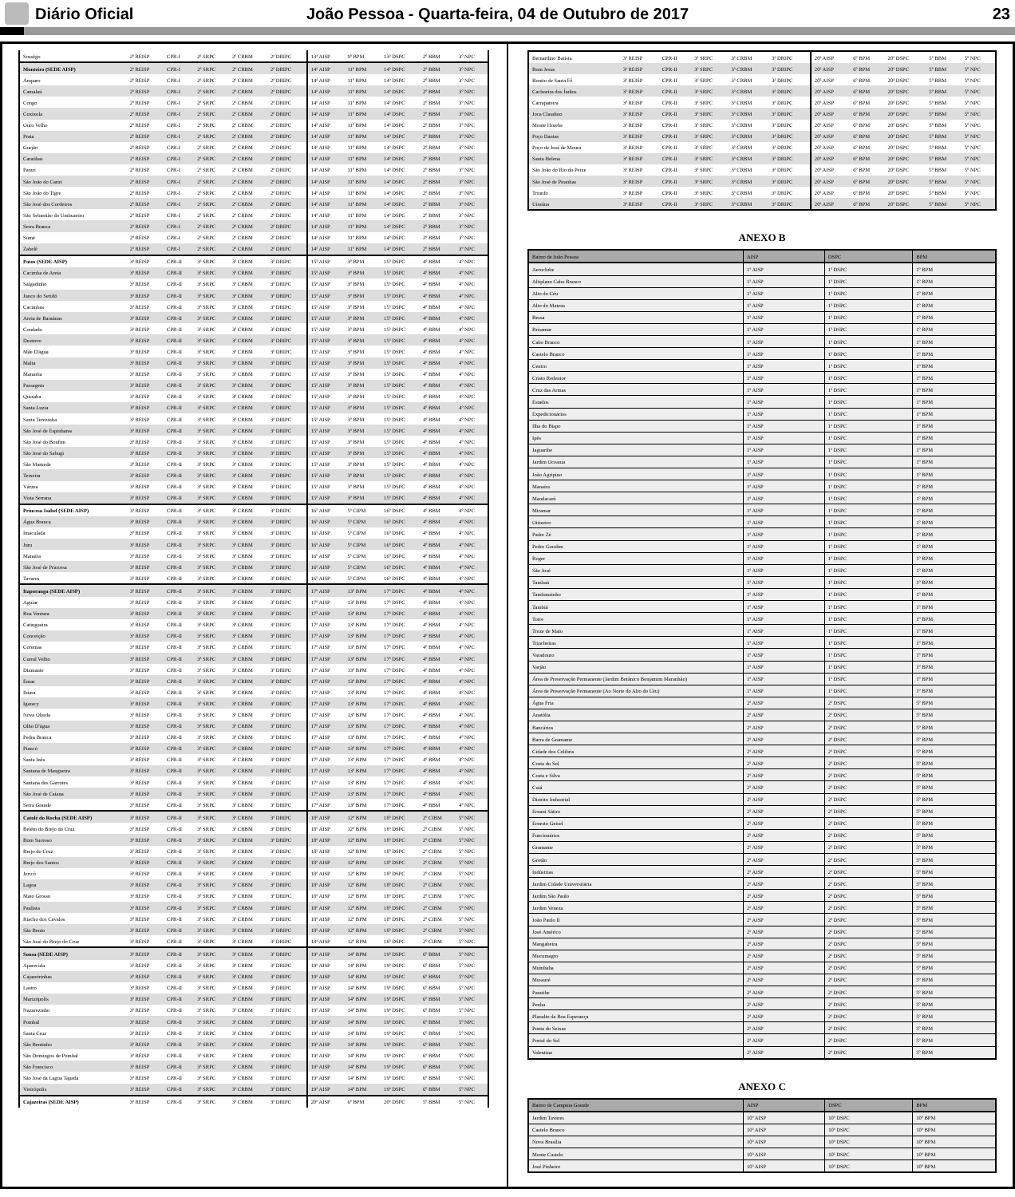Diário Oficial
João Pessoa - Quarta-feira, 04 de Outubro de 2017
23
| Sossêgo | 2ª REISP | CPR-I | 2ª SRPC | 2ª CRBM | 2ª DRIPC | 13ª AISP | 9º BPM | 13ª DSPC | 2º BBM | 3º NPC |
| Monteiro (SEDE AISP) | 2ª REISP | CPR-I | 2ª SRPC | 2ª CRBM | 2ª DRIPC | 14ª AISP | 11º BPM | 14ª DSPC | 2º BBM | 3º NPC |
| Amparo | 2ª REISP | CPR-I | 2ª SRPC | 2ª CRBM | 2ª DRIPC | 14ª AISP | 11º BPM | 14ª DSPC | 2º BBM | 3º NPC |
| Camalaú | 2ª REISP | CPR-I | 2ª SRPC | 2ª CRBM | 2ª DRIPC | 14ª AISP | 11º BPM | 14ª DSPC | 2º BBM | 3º NPC |
| Congo | 2ª REISP | CPR-I | 2ª SRPC | 2ª CRBM | 2ª DRIPC | 14ª AISP | 11º BPM | 14ª DSPC | 2º BBM | 3º NPC |
| Coxixola | 2ª REISP | CPR-I | 2ª SRPC | 2ª CRBM | 2ª DRIPC | 14ª AISP | 11º BPM | 14ª DSPC | 2º BBM | 3º NPC |
| Ouro Velho | 2ª REISP | CPR-I | 2ª SRPC | 2ª CRBM | 2ª DRIPC | 14ª AISP | 11º BPM | 14ª DSPC | 2º BBM | 3º NPC |
| Prata | 2ª REISP | CPR-I | 2ª SRPC | 2ª CRBM | 2ª DRIPC | 14ª AISP | 11º BPM | 14ª DSPC | 2º BBM | 3º NPC |
| Gurjão | 2ª REISP | CPR-I | 2ª SRPC | 2ª CRBM | 2ª DRIPC | 14ª AISP | 11º BPM | 14ª DSPC | 2º BBM | 3º NPC |
| Caraúbas | 2ª REISP | CPR-I | 2ª SRPC | 2ª CRBM | 2ª DRIPC | 14ª AISP | 11º BPM | 14ª DSPC | 2º BBM | 3º NPC |
| Parari | 2ª REISP | CPR-I | 2ª SRPC | 2ª CRBM | 2ª DRIPC | 14ª AISP | 11º BPM | 14ª DSPC | 2º BBM | 3º NPC |
| São João do Cariri | 2ª REISP | CPR-I | 2ª SRPC | 2ª CRBM | 2ª DRIPC | 14ª AISP | 11º BPM | 14ª DSPC | 2º BBM | 3º NPC |
| São João do Tigre | 2ª REISP | CPR-I | 2ª SRPC | 2ª CRBM | 2ª DRIPC | 14ª AISP | 11º BPM | 14ª DSPC | 2º BBM | 3º NPC |
| São José dos Cordeiros | 2ª REISP | CPR-I | 2ª SRPC | 2ª CRBM | 2ª DRIPC | 14ª AISP | 11º BPM | 14ª DSPC | 2º BBM | 3º NPC |
| São Sebastião do Umbuzeiro | 2ª REISP | CPR-I | 2ª SRPC | 2ª CRBM | 2ª DRIPC | 14ª AISP | 11º BPM | 14ª DSPC | 2º BBM | 3º NPC |
| Serra Branca | 2ª REISP | CPR-I | 2ª SRPC | 2ª CRBM | 2ª DRIPC | 14ª AISP | 11º BPM | 14ª DSPC | 2º BBM | 3º NPC |
| Sumé | 2ª REISP | CPR-I | 2ª SRPC | 2ª CRBM | 2ª DRIPC | 14ª AISP | 11º BPM | 14ª DSPC | 2º BBM | 3º NPC |
| Zabelê | 2ª REISP | CPR-I | 2ª SRPC | 2ª CRBM | 2ª DRIPC | 14ª AISP | 11º BPM | 14ª DSPC | 2º BBM | 3º NPC |
| Patos (SEDE AISP) | 3ª REISP | CPR-II | 3ª SRPC | 3ª CRBM | 3ª DRIPC | 15ª AISP | 3º BPM | 15ª DSPC | 4º BBM | 4º NPC |
| Cacimba de Areia | 3ª REISP | CPR-II | 3ª SRPC | 3ª CRBM | 3ª DRIPC | 15ª AISP | 3º BPM | 15ª DSPC | 4º BBM | 4º NPC |
| Salgadinho | 3ª REISP | CPR-II | 3ª SRPC | 3ª CRBM | 3ª DRIPC | 15ª AISP | 3º BPM | 15ª DSPC | 4º BBM | 4º NPC |
| Junco do Seridó | 3ª REISP | CPR-II | 3ª SRPC | 3ª CRBM | 3ª DRIPC | 15ª AISP | 3º BPM | 15ª DSPC | 4º BBM | 4º NPC |
| Cacimbas | 3ª REISP | CPR-II | 3ª SRPC | 3ª CRBM | 3ª DRIPC | 15ª AISP | 3º BPM | 15ª DSPC | 4º BBM | 4º NPC |
| Areia de Baraúnas | 3ª REISP | CPR-II | 3ª SRPC | 3ª CRBM | 3ª DRIPC | 15ª AISP | 3º BPM | 15ª DSPC | 4º BBM | 4º NPC |
| Condado | 3ª REISP | CPR-II | 3ª SRPC | 3ª CRBM | 3ª DRIPC | 15ª AISP | 3º BPM | 15ª DSPC | 4º BBM | 4º NPC |
| Desterro | 3ª REISP | CPR-II | 3ª SRPC | 3ª CRBM | 3ª DRIPC | 15ª AISP | 3º BPM | 15ª DSPC | 4º BBM | 4º NPC |
| Mãe D'água | 3ª REISP | CPR-II | 3ª SRPC | 3ª CRBM | 3ª DRIPC | 15ª AISP | 3º BPM | 15ª DSPC | 4º BBM | 4º NPC |
| Malta | 3ª REISP | CPR-II | 3ª SRPC | 3ª CRBM | 3ª DRIPC | 15ª AISP | 3º BPM | 15ª DSPC | 4º BBM | 4º NPC |
| Maturéia | 3ª REISP | CPR-II | 3ª SRPC | 3ª CRBM | 3ª DRIPC | 15ª AISP | 3º BPM | 15ª DSPC | 4º BBM | 4º NPC |
| Passagem | 3ª REISP | CPR-II | 3ª SRPC | 3ª CRBM | 3ª DRIPC | 15ª AISP | 3º BPM | 15ª DSPC | 4º BBM | 4º NPC |
| Quixaba | 3ª REISP | CPR-II | 3ª SRPC | 3ª CRBM | 3ª DRIPC | 15ª AISP | 3º BPM | 15ª DSPC | 4º BBM | 4º NPC |
| Santa Luzia | 3ª REISP | CPR-II | 3ª SRPC | 3ª CRBM | 3ª DRIPC | 15ª AISP | 3º BPM | 15ª DSPC | 4º BBM | 4º NPC |
| Santa Terezinha | 3ª REISP | CPR-II | 3ª SRPC | 3ª CRBM | 3ª DRIPC | 15ª AISP | 3º BPM | 15ª DSPC | 4º BBM | 4º NPC |
| São José de Espinharas | 3ª REISP | CPR-II | 3ª SRPC | 3ª CRBM | 3ª DRIPC | 15ª AISP | 3º BPM | 15ª DSPC | 4º BBM | 4º NPC |
| São José do Bonfim | 3ª REISP | CPR-II | 3ª SRPC | 3ª CRBM | 3ª DRIPC | 15ª AISP | 3º BPM | 15ª DSPC | 4º BBM | 4º NPC |
| São José do Sabugi | 3ª REISP | CPR-II | 3ª SRPC | 3ª CRBM | 3ª DRIPC | 15ª AISP | 3º BPM | 15ª DSPC | 4º BBM | 4º NPC |
| São Mamede | 3ª REISP | CPR-II | 3ª SRPC | 3ª CRBM | 3ª DRIPC | 15ª AISP | 3º BPM | 15ª DSPC | 4º BBM | 4º NPC |
| Teixeira | 3ª REISP | CPR-II | 3ª SRPC | 3ª CRBM | 3ª DRIPC | 15ª AISP | 3º BPM | 15ª DSPC | 4º BBM | 4º NPC |
| Várzea | 3ª REISP | CPR-II | 3ª SRPC | 3ª CRBM | 3ª DRIPC | 15ª AISP | 3º BPM | 15ª DSPC | 4º BBM | 4º NPC |
| Vista Serrana | 3ª REISP | CPR-II | 3ª SRPC | 3ª CRBM | 3ª DRIPC | 15ª AISP | 3º BPM | 15ª DSPC | 4º BBM | 4º NPC |
| Princesa Isabel (SEDE AISP) | 3ª REISP | CPR-II | 3ª SRPC | 3ª CRBM | 3ª DRIPC | 16ª AISP | 5ª CIPM | 16ª DSPC | 4º BBM | 4º NPC |
| Água Branca | 3ª REISP | CPR-II | 3ª SRPC | 3ª CRBM | 3ª DRIPC | 16ª AISP | 5ª CIPM | 16ª DSPC | 4º BBM | 4º NPC |
| Imaculada | 3ª REISP | CPR-II | 3ª SRPC | 3ª CRBM | 3ª DRIPC | 16ª AISP | 5ª CIPM | 16ª DSPC | 4º BBM | 4º NPC |
| Juru | 3ª REISP | CPR-II | 3ª SRPC | 3ª CRBM | 3ª DRIPC | 16ª AISP | 5ª CIPM | 16ª DSPC | 4º BBM | 4º NPC |
| Manaíra | 3ª REISP | CPR-II | 3ª SRPC | 3ª CRBM | 3ª DRIPC | 16ª AISP | 5ª CIPM | 16ª DSPC | 4º BBM | 4º NPC |
| São José de Princesa | 3ª REISP | CPR-II | 3ª SRPC | 3ª CRBM | 3ª DRIPC | 16ª AISP | 5ª CIPM | 16ª DSPC | 4º BBM | 4º NPC |
| Tavares | 3ª REISP | CPR-II | 3ª SRPC | 3ª CRBM | 3ª DRIPC | 16ª AISP | 5ª CIPM | 16ª DSPC | 4º BBM | 4º NPC |
| Itaporanga (SEDE AISP) | 3ª REISP | CPR-II | 3ª SRPC | 3ª CRBM | 3ª DRIPC | 17ª AISP | 13º BPM | 17ª DSPC | 4º BBM | 4º NPC |
| Aguiar | 3ª REISP | CPR-II | 3ª SRPC | 3ª CRBM | 3ª DRIPC | 17ª AISP | 13º BPM | 17ª DSPC | 4º BBM | 4º NPC |
| Boa Ventura | 3ª REISP | CPR-II | 3ª SRPC | 3ª CRBM | 3ª DRIPC | 17ª AISP | 13º BPM | 17ª DSPC | 4º BBM | 4º NPC |
| Catingueira | 3ª REISP | CPR-II | 3ª SRPC | 3ª CRBM | 3ª DRIPC | 17ª AISP | 13º BPM | 17ª DSPC | 4º BBM | 4º NPC |
| Conceição | 3ª REISP | CPR-II | 3ª SRPC | 3ª CRBM | 3ª DRIPC | 17ª AISP | 13º BPM | 17ª DSPC | 4º BBM | 4º NPC |
| Coremas | 3ª REISP | CPR-II | 3ª SRPC | 3ª CRBM | 3ª DRIPC | 17ª AISP | 13º BPM | 17ª DSPC | 4º BBM | 4º NPC |
| Curral Velho | 3ª REISP | CPR-II | 3ª SRPC | 3ª CRBM | 3ª DRIPC | 17ª AISP | 13º BPM | 17ª DSPC | 4º BBM | 4º NPC |
| Diamante | 3ª REISP | CPR-II | 3ª SRPC | 3ª CRBM | 3ª DRIPC | 17ª AISP | 13º BPM | 17ª DSPC | 4º BBM | 4º NPC |
| Emas | 3ª REISP | CPR-II | 3ª SRPC | 3ª CRBM | 3ª DRIPC | 17ª AISP | 13º BPM | 17ª DSPC | 4º BBM | 4º NPC |
| Ibiara | 3ª REISP | CPR-II | 3ª SRPC | 3ª CRBM | 3ª DRIPC | 17ª AISP | 13º BPM | 17ª DSPC | 4º BBM | 4º NPC |
| Igaracy | 3ª REISP | CPR-II | 3ª SRPC | 3ª CRBM | 3ª DRIPC | 17ª AISP | 13º BPM | 17ª DSPC | 4º BBM | 4º NPC |
| Nova Olinda | 3ª REISP | CPR-II | 3ª SRPC | 3ª CRBM | 3ª DRIPC | 17ª AISP | 13º BPM | 17ª DSPC | 4º BBM | 4º NPC |
| Olho D'água | 3ª REISP | CPR-II | 3ª SRPC | 3ª CRBM | 3ª DRIPC | 17ª AISP | 13º BPM | 17ª DSPC | 4º BBM | 4º NPC |
| Pedra Branca | 3ª REISP | CPR-II | 3ª SRPC | 3ª CRBM | 3ª DRIPC | 17ª AISP | 13º BPM | 17ª DSPC | 4º BBM | 4º NPC |
| Piancó | 3ª REISP | CPR-II | 3ª SRPC | 3ª CRBM | 3ª DRIPC | 17ª AISP | 13º BPM | 17ª DSPC | 4º BBM | 4º NPC |
| Santa Inês | 3ª REISP | CPR-II | 3ª SRPC | 3ª CRBM | 3ª DRIPC | 17ª AISP | 13º BPM | 17ª DSPC | 4º BBM | 4º NPC |
| Santana de Mangueira | 3ª REISP | CPR-II | 3ª SRPC | 3ª CRBM | 3ª DRIPC | 17ª AISP | 13º BPM | 17ª DSPC | 4º BBM | 4º NPC |
| Santana dos Garrotes | 3ª REISP | CPR-II | 3ª SRPC | 3ª CRBM | 3ª DRIPC | 17ª AISP | 13º BPM | 17ª DSPC | 4º BBM | 4º NPC |
| São José de Caiana | 3ª REISP | CPR-II | 3ª SRPC | 3ª CRBM | 3ª DRIPC | 17ª AISP | 13º BPM | 17ª DSPC | 4º BBM | 4º NPC |
| Serra Grande | 3ª REISP | CPR-II | 3ª SRPC | 3ª CRBM | 3ª DRIPC | 17ª AISP | 13º BPM | 17ª DSPC | 4º BBM | 4º NPC |
| Catolé do Rocha (SEDE AISP) | 3ª REISP | CPR-II | 3ª SRPC | 3ª CRBM | 3ª DRIPC | 18ª AISP | 12º BPM | 18ª DSPC | 2º CIBM | 5º NPC |
| Belém do Brejo do Cruz | 3ª REISP | CPR-II | 3ª SRPC | 3ª CRBM | 3ª DRIPC | 18ª AISP | 12º BPM | 18ª DSPC | 2º CIBM | 5º NPC |
| Bom Sucesso | 3ª REISP | CPR-II | 3ª SRPC | 3ª CRBM | 3ª DRIPC | 18ª AISP | 12º BPM | 18ª DSPC | 2º CIBM | 5º NPC |
| Brejo do Cruz | 3ª REISP | CPR-II | 3ª SRPC | 3ª CRBM | 3ª DRIPC | 18ª AISP | 12º BPM | 18ª DSPC | 2º CIBM | 5º NPC |
| Brejo dos Santos | 3ª REISP | CPR-II | 3ª SRPC | 3ª CRBM | 3ª DRIPC | 18ª AISP | 12º BPM | 18ª DSPC | 2º CIBM | 5º NPC |
| Jericó | 3ª REISP | CPR-II | 3ª SRPC | 3ª CRBM | 3ª DRIPC | 18ª AISP | 12º BPM | 18ª DSPC | 2º CIBM | 5º NPC |
| Lagoa | 3ª REISP | CPR-II | 3ª SRPC | 3ª CRBM | 3ª DRIPC | 18ª AISP | 12º BPM | 18ª DSPC | 2º CIBM | 5º NPC |
| Mato Grosso | 3ª REISP | CPR-II | 3ª SRPC | 3ª CRBM | 3ª DRIPC | 18ª AISP | 12º BPM | 18ª DSPC | 2º CIBM | 5º NPC |
| Paulista | 3ª REISP | CPR-II | 3ª SRPC | 3ª CRBM | 3ª DRIPC | 18ª AISP | 12º BPM | 18ª DSPC | 2º CIBM | 5º NPC |
| Riacho dos Cavalos | 3ª REISP | CPR-II | 3ª SRPC | 3ª CRBM | 3ª DRIPC | 18ª AISP | 12º BPM | 18ª DSPC | 2º CIBM | 5º NPC |
| São Bento | 3ª REISP | CPR-II | 3ª SRPC | 3ª CRBM | 3ª DRIPC | 18ª AISP | 12º BPM | 18ª DSPC | 2º CIBM | 5º NPC |
| São José do Brejo do Cruz | 3ª REISP | CPR-II | 3ª SRPC | 3ª CRBM | 3ª DRIPC | 18ª AISP | 12º BPM | 18ª DSPC | 2º CIBM | 5º NPC |
| Sousa (SEDE AISP) | 3ª REISP | CPR-II | 3ª SRPC | 3ª CRBM | 3ª DRIPC | 19ª AISP | 14º BPM | 19ª DSPC | 6º BBM | 5º NPC |
| Aparecida | 3ª REISP | CPR-II | 3ª SRPC | 3ª CRBM | 3ª DRIPC | 19ª AISP | 14º BPM | 19ª DSPC | 6º BBM | 5º NPC |
| Cajazeirinhas | 3ª REISP | CPR-II | 3ª SRPC | 3ª CRBM | 3ª DRIPC | 19ª AISP | 14º BPM | 19ª DSPC | 6º BBM | 5º NPC |
| Lastro | 3ª REISP | CPR-II | 3ª SRPC | 3ª CRBM | 3ª DRIPC | 19ª AISP | 14º BPM | 19ª DSPC | 6º BBM | 5º NPC |
| Marizópolis | 3ª REISP | CPR-II | 3ª SRPC | 3ª CRBM | 3ª DRIPC | 19ª AISP | 14º BPM | 19ª DSPC | 6º BBM | 5º NPC |
| Nazarezinho | 3ª REISP | CPR-II | 3ª SRPC | 3ª CRBM | 3ª DRIPC | 19ª AISP | 14º BPM | 19ª DSPC | 6º BBM | 5º NPC |
| Pombal | 3ª REISP | CPR-II | 3ª SRPC | 3ª CRBM | 3ª DRIPC | 19ª AISP | 14º BPM | 19ª DSPC | 6º BBM | 5º NPC |
| Santa Cruz | 3ª REISP | CPR-II | 3ª SRPC | 3ª CRBM | 3ª DRIPC | 19ª AISP | 14º BPM | 19ª DSPC | 6º BBM | 5º NPC |
| São Bentinho | 3ª REISP | CPR-II | 3ª SRPC | 3ª CRBM | 3ª DRIPC | 19ª AISP | 14º BPM | 19ª DSPC | 6º BBM | 5º NPC |
| São Domingos de Pombal | 3ª REISP | CPR-II | 3ª SRPC | 3ª CRBM | 3ª DRIPC | 19ª AISP | 14º BPM | 19ª DSPC | 6º BBM | 5º NPC |
| São Francisco | 3ª REISP | CPR-II | 3ª SRPC | 3ª CRBM | 3ª DRIPC | 19ª AISP | 14º BPM | 19ª DSPC | 6º BBM | 5º NPC |
| São José da Lagoa Tapada | 3ª REISP | CPR-II | 3ª SRPC | 3ª CRBM | 3ª DRIPC | 19ª AISP | 14º BPM | 19ª DSPC | 6º BBM | 5º NPC |
| Vieirópolis | 3ª REISP | CPR-II | 3ª SRPC | 3ª CRBM | 3ª DRIPC | 19ª AISP | 14º BPM | 19ª DSPC | 6º BBM | 5º NPC |
| Cajazeiras (SEDE AISP) | 3ª REISP | CPR-II | 3ª SRPC | 3ª CRBM | 3ª DRIPC | 20ª AISP | 6º BPM | 20ª DSPC | 5º BBM | 5º NPC |
| Bernardino Batista | 3ª REISP | CPR-II | 3ª SRPC | 3ª CRBM | 3ª DRIPC | 20ª AISP | 6º BPM | 20ª DSPC | 5º BBM | 5º NPC |
| Bom Jesus | 3ª REISP | CPR-II | 3ª SRPC | 3ª CRBM | 3ª DRIPC | 20ª AISP | 6º BPM | 20ª DSPC | 5º BBM | 5º NPC |
| Bonito de Santa Fé | 3ª REISP | CPR-II | 3ª SRPC | 3ª CRBM | 3ª DRIPC | 20ª AISP | 6º BPM | 20ª DSPC | 5º BBM | 5º NPC |
| Cachoeira dos Índios | 3ª REISP | CPR-II | 3ª SRPC | 3ª CRBM | 3ª DRIPC | 20ª AISP | 6º BPM | 20ª DSPC | 5º BBM | 5º NPC |
| Carrapateira | 3ª REISP | CPR-II | 3ª SRPC | 3ª CRBM | 3ª DRIPC | 20ª AISP | 6º BPM | 20ª DSPC | 5º BBM | 5º NPC |
| Joca Claudino | 3ª REISP | CPR-II | 3ª SRPC | 3ª CRBM | 3ª DRIPC | 20ª AISP | 6º BPM | 20ª DSPC | 5º BBM | 5º NPC |
| Monte Horebe | 3ª REISP | CPR-II | 3ª SRPC | 3ª CRBM | 3ª DRIPC | 20ª AISP | 6º BPM | 20ª DSPC | 5º BBM | 5º NPC |
| Poço Dantas | 3ª REISP | CPR-II | 3ª SRPC | 3ª CRBM | 3ª DRIPC | 20ª AISP | 6º BPM | 20ª DSPC | 5º BBM | 5º NPC |
| Poço de José de Moura | 3ª REISP | CPR-II | 3ª SRPC | 3ª CRBM | 3ª DRIPC | 20ª AISP | 6º BPM | 20ª DSPC | 5º BBM | 5º NPC |
| Santa Helena | 3ª REISP | CPR-II | 3ª SRPC | 3ª CRBM | 3ª DRIPC | 20ª AISP | 6º BPM | 20ª DSPC | 5º BBM | 5º NPC |
| São João do Rio do Peixe | 3ª REISP | CPR-II | 3ª SRPC | 3ª CRBM | 3ª DRIPC | 20ª AISP | 6º BPM | 20ª DSPC | 5º BBM | 5º NPC |
| São José de Piranhas | 3ª REISP | CPR-II | 3ª SRPC | 3ª CRBM | 3ª DRIPC | 20ª AISP | 6º BPM | 20ª DSPC | 5º BBM | 5º NPC |
| Triunfo | 3ª REISP | CPR-II | 3ª SRPC | 3ª CRBM | 3ª DRIPC | 20ª AISP | 6º BPM | 20ª DSPC | 5º BBM | 5º NPC |
| Uiraúna | 3ª REISP | CPR-II | 3ª SRPC | 3ª CRBM | 3ª DRIPC | 20ª AISP | 6º BPM | 20ª DSPC | 5º BBM | 5º NPC |
ANEXO B
| Bairro de João Pessoa | AISP | DSPC | BPM |
| --- | --- | --- | --- |
| Aeroclube | 1ª AISP | 1ª DSPC | 1º BPM |
| Altiplano Cabo Branco | 1ª AISP | 1ª DSPC | 1º BPM |
| Alto do Céu | 1ª AISP | 1ª DSPC | 1º BPM |
| Alto do Mateus | 1ª AISP | 1ª DSPC | 1º BPM |
| Bessa | 1ª AISP | 1ª DSPC | 1º BPM |
| Brisamar | 1ª AISP | 1ª DSPC | 1º BPM |
| Cabo Branco | 1ª AISP | 1ª DSPC | 1º BPM |
| Castelo Branco | 1ª AISP | 1ª DSPC | 1º BPM |
| Centro | 1ª AISP | 1ª DSPC | 1º BPM |
| Cristo Redentor | 1ª AISP | 1ª DSPC | 1º BPM |
| Cruz das Armas | 1ª AISP | 1ª DSPC | 1º BPM |
| Estados | 1ª AISP | 1ª DSPC | 1º BPM |
| Expedicionários | 1ª AISP | 1ª DSPC | 1º BPM |
| Ilha do Bispo | 1ª AISP | 1ª DSPC | 1º BPM |
| Ipês | 1ª AISP | 1ª DSPC | 1º BPM |
| Jaguaribe | 1ª AISP | 1ª DSPC | 1º BPM |
| Jardim Oceania | 1ª AISP | 1ª DSPC | 1º BPM |
| João Agripino | 1ª AISP | 1ª DSPC | 1º BPM |
| Manaíra | 1ª AISP | 1ª DSPC | 1º BPM |
| Mandacarú | 1ª AISP | 1ª DSPC | 1º BPM |
| Miramar | 1ª AISP | 1ª DSPC | 1º BPM |
| Oitizeiro | 1ª AISP | 1ª DSPC | 1º BPM |
| Padre Zé | 1ª AISP | 1ª DSPC | 1º BPM |
| Pedro Gondim | 1ª AISP | 1ª DSPC | 1º BPM |
| Roger | 1ª AISP | 1ª DSPC | 1º BPM |
| São José | 1ª AISP | 1ª DSPC | 1º BPM |
| Tambaú | 1ª AISP | 1ª DSPC | 1º BPM |
| Tambauzinho | 1ª AISP | 1ª DSPC | 1º BPM |
| Tambiá | 1ª AISP | 1ª DSPC | 1º BPM |
| Torre | 1ª AISP | 1ª DSPC | 1º BPM |
| Treze de Maio | 1ª AISP | 1ª DSPC | 1º BPM |
| Trincheiras | 1ª AISP | 1ª DSPC | 1º BPM |
| Varadouro | 1ª AISP | 1ª DSPC | 1º BPM |
| Varjão | 1ª AISP | 1ª DSPC | 1º BPM |
| Área de Preservação Permanente (Jardim Botânico Benjamim Maranhão) | 1ª AISP | 1ª DSPC | 1º BPM |
| Área de Preservação Permanente (Ao Norte do Alto do Céu) | 1ª AISP | 1ª DSPC | 1º BPM |
| Água Fria | 2ª AISP | 2ª DSPC | 5º BPM |
| Anatólia | 2ª AISP | 2ª DSPC | 5º BPM |
| Bancários | 2ª AISP | 2ª DSPC | 5º BPM |
| Barra de Gramame | 2ª AISP | 2ª DSPC | 5º BPM |
| Cidade dos Colibris | 2ª AISP | 2ª DSPC | 5º BPM |
| Costa do Sol | 2ª AISP | 2ª DSPC | 5º BPM |
| Costa e Silva | 2ª AISP | 2ª DSPC | 5º BPM |
| Cuiá | 2ª AISP | 2ª DSPC | 5º BPM |
| Distrito Industrial | 2ª AISP | 2ª DSPC | 5º BPM |
| Ernani Sátiro | 2ª AISP | 2ª DSPC | 5º BPM |
| Ernesto Geisel | 2ª AISP | 2ª DSPC | 5º BPM |
| Funcionários | 2ª AISP | 2ª DSPC | 5º BPM |
| Gramame | 2ª AISP | 2ª DSPC | 5º BPM |
| Grotão | 2ª AISP | 2ª DSPC | 5º BPM |
| Indústrias | 2ª AISP | 2ª DSPC | 5º BPM |
| Jardim Cidade Universitária | 2ª AISP | 2ª DSPC | 5º BPM |
| Jardim São Paulo | 2ª AISP | 2ª DSPC | 5º BPM |
| Jardim Veneza | 2ª AISP | 2ª DSPC | 5º BPM |
| João Paulo II | 2ª AISP | 2ª DSPC | 5º BPM |
| José Américo | 2ª AISP | 2ª DSPC | 5º BPM |
| Mangabeira | 2ª AISP | 2ª DSPC | 5º BPM |
| Mucumagro | 2ª AISP | 2ª DSPC | 5º BPM |
| Mumbaba | 2ª AISP | 2ª DSPC | 5º BPM |
| Mussuré | 2ª AISP | 2ª DSPC | 5º BPM |
| Paratibe | 2ª AISP | 2ª DSPC | 5º BPM |
| Penha | 2ª AISP | 2ª DSPC | 5º BPM |
| Planalto da Boa Esperança | 2ª AISP | 2ª DSPC | 5º BPM |
| Ponta do Seixas | 2ª AISP | 2ª DSPC | 5º BPM |
| Portal do Sol | 2ª AISP | 2ª DSPC | 5º BPM |
| Valentina | 2ª AISP | 2ª DSPC | 5º BPM |
ANEXO C
| Bairro de Campina Grande | AISP | DSPC | BPM |
| --- | --- | --- | --- |
| Jardim Tavares | 10ª AISP | 10ª DSPC | 10º BPM |
| Castelo Branco | 10ª AISP | 10ª DSPC | 10º BPM |
| Nova Brasília | 10ª AISP | 10ª DSPC | 10º BPM |
| Monte Castelo | 10ª AISP | 10ª DSPC | 10º BPM |
| José Pinheiro | 10ª AISP | 10ª DSPC | 10º BPM |